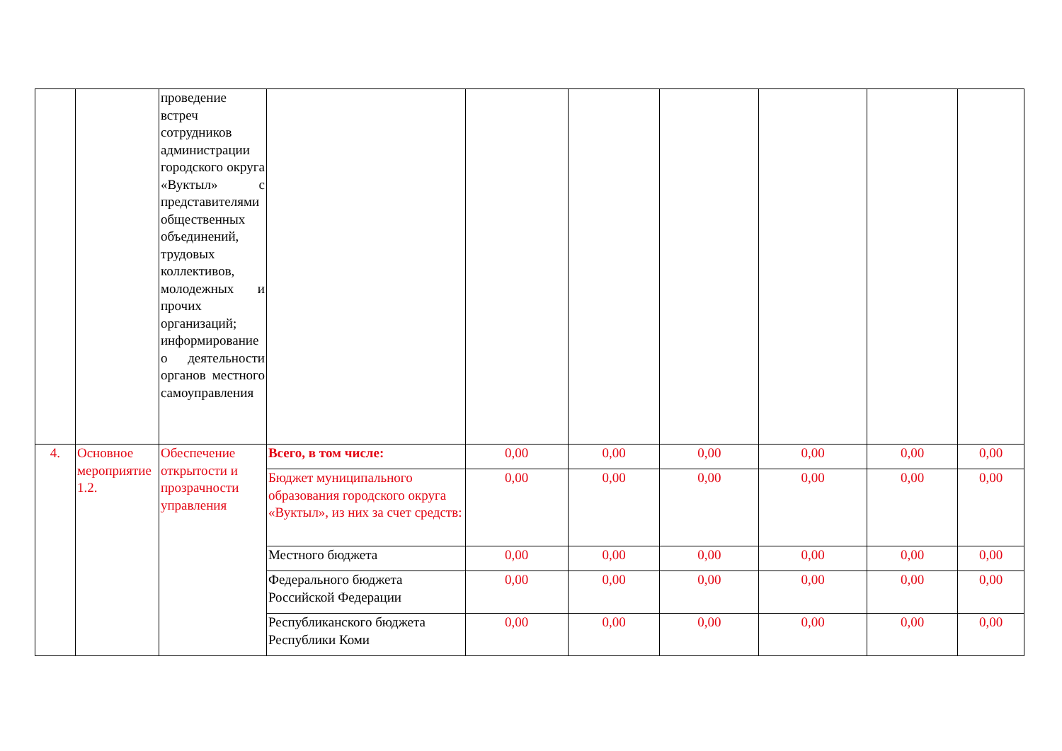| | | проведение встреч сотрудников администрации городского округа «Вуктыл» с представителями общественных объединений, трудовых коллективов, молодежных и прочих организаций; информирование о деятельности органов местного самоуправления | | | | | | | |
| 4. | Основное мероприятие 1.2. | Обеспечение открытости и прозрачности управления | Всего, в том числе: | 0,00 | 0,00 | 0,00 | 0,00 | 0,00 | 0,00 |
| | | | Бюджет муниципального образования городского округа «Вуктыл», из них за счет средств: | 0,00 | 0,00 | 0,00 | 0,00 | 0,00 | 0,00 |
| | | | Местного бюджета | 0,00 | 0,00 | 0,00 | 0,00 | 0,00 | 0,00 |
| | | | Федерального бюджета Российской Федерации | 0,00 | 0,00 | 0,00 | 0,00 | 0,00 | 0,00 |
| | | | Республиканского бюджета Республики Коми | 0,00 | 0,00 | 0,00 | 0,00 | 0,00 | 0,00 |